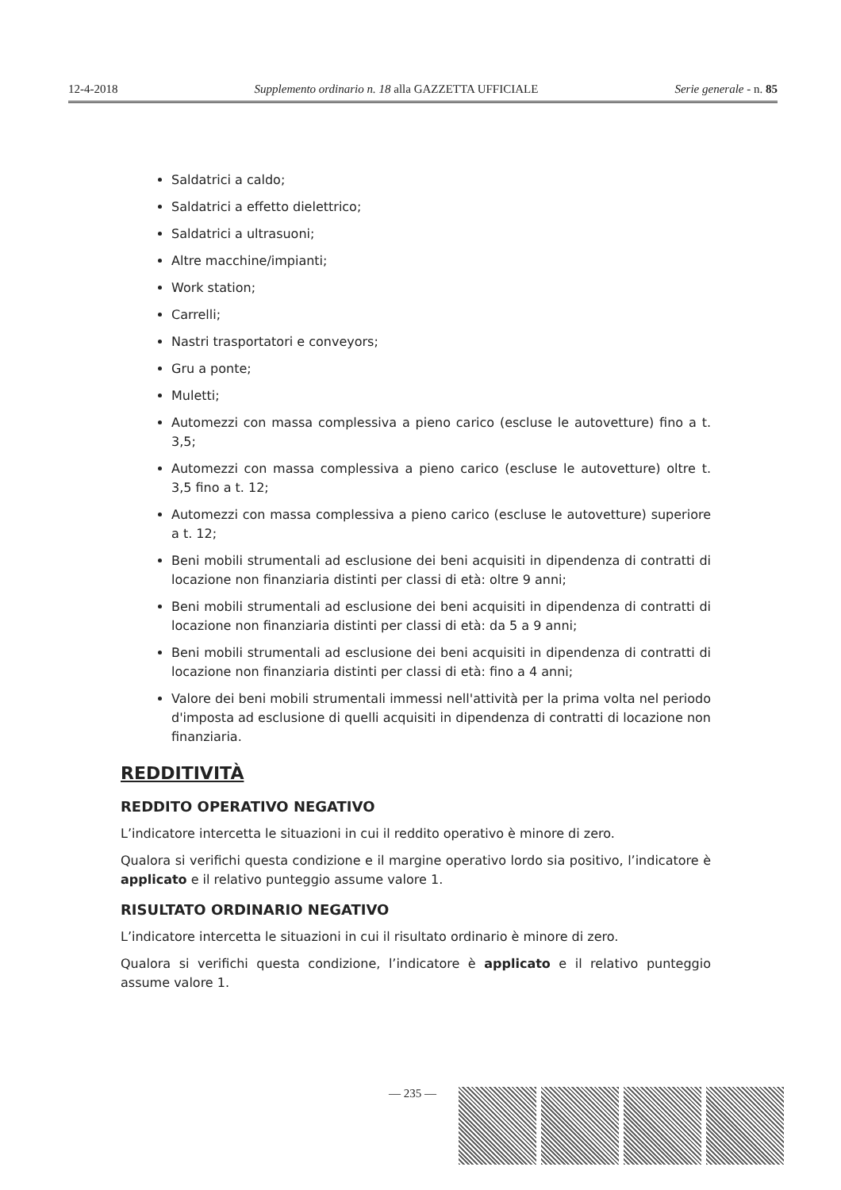12-4-2018 Supplemento ordinario n. 18 alla GAZZETTA UFFICIALE Serie generale - n. 85
Saldatrici a caldo;
Saldatrici a effetto dielettrico;
Saldatrici a ultrasuoni;
Altre macchine/impianti;
Work station;
Carrelli;
Nastri trasportatori e conveyors;
Gru a ponte;
Muletti;
Automezzi con massa complessiva a pieno carico (escluse le autovetture) fino a t. 3,5;
Automezzi con massa complessiva a pieno carico (escluse le autovetture) oltre t. 3,5 fino a t. 12;
Automezzi con massa complessiva a pieno carico (escluse le autovetture) superiore a t. 12;
Beni mobili strumentali ad esclusione dei beni acquisiti in dipendenza di contratti di locazione non finanziaria distinti per classi di età: oltre 9 anni;
Beni mobili strumentali ad esclusione dei beni acquisiti in dipendenza di contratti di locazione non finanziaria distinti per classi di età: da 5 a 9 anni;
Beni mobili strumentali ad esclusione dei beni acquisiti in dipendenza di contratti di locazione non finanziaria distinti per classi di età: fino a 4 anni;
Valore dei beni mobili strumentali immessi nell'attività per la prima volta nel periodo d'imposta ad esclusione di quelli acquisiti in dipendenza di contratti di locazione non finanziaria.
REDDITIVITÀ
REDDITO OPERATIVO NEGATIVO
L’indicatore intercetta le situazioni in cui il reddito operativo è minore di zero.
Qualora si verifichi questa condizione e il margine operativo lordo sia positivo, l’indicatore è applicato e il relativo punteggio assume valore 1.
RISULTATO ORDINARIO NEGATIVO
L’indicatore intercetta le situazioni in cui il risultato ordinario è minore di zero.
Qualora si verifichi questa condizione, l’indicatore è applicato e il relativo punteggio assume valore 1.
— 235 —